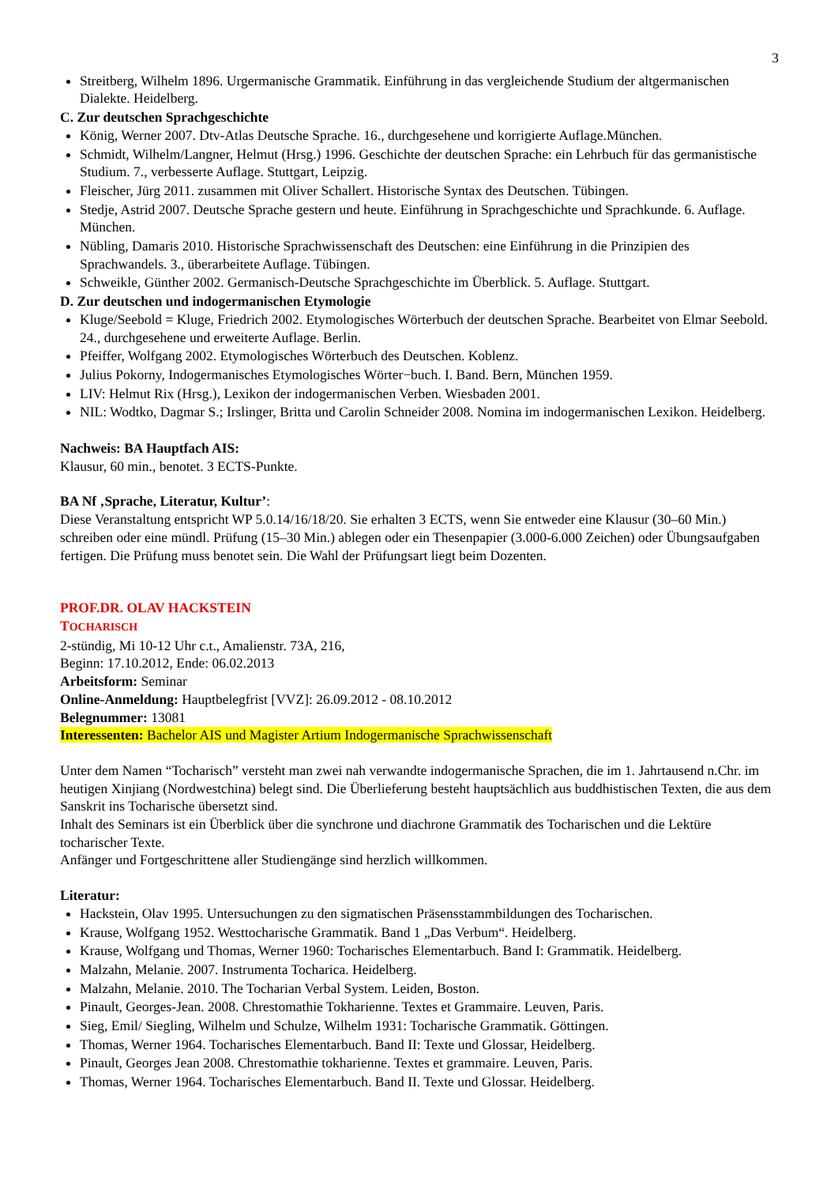3
Streitberg, Wilhelm 1896. Urgermanische Grammatik. Einführung in das vergleichende Studium der altgerma­nischen Dialekte. Heidelberg.
C. Zur deutschen Sprachgeschichte
König, Werner 2007. Dtv-Atlas Deutsche Sprache. 16., durchgesehene und korrigierte Auflage.München.
Schmidt, Wilhelm/Langner, Helmut (Hrsg.) 1996. Geschichte der deutschen Sprache: ein Lehrbuch für das ge­rmanistische Studium. 7., verbesserte Auflage. Stuttgart, Leipzig.
Fleischer, Jürg 2011. zusammen mit Oliver Schallert. Historische Syntax des Deutschen. Tübingen.
Stedje, Astrid 2007. Deutsche Sprache gestern und heute. Einführung in Sprachgeschichte und Sprachkunde. 6. Auflage. München.
Nübling, Damaris 2010. Historische Sprachwissenschaft des Deutschen: eine Einführung in die Prinzipien des Sprachwandels. 3., überarbeitete Auflage. Tübingen.
Schweikle, Günther 2002. Germanisch-Deutsche Sprachgeschichte im Überblick. 5. Auflage. Stuttgart.
D. Zur deutschen und indogermanischen Etymologie
Kluge/Seebold = Kluge, Friedrich 2002. Etymologisches Wörterbuch der deutschen Sprache. Bearbeitet von Elmar Seebold. 24., durchgesehene und erweiterte Auflage. Berlin.
Pfeiffer, Wolfgang 2002. Etymologisches Wörterbuch des Deutschen. Koblenz.
Julius Pokorny, Indogermanisches Etymologisches Wörter−buch. I. Band. Bern, München 1959.
LIV: Helmut Rix (Hrsg.), Lexikon der indogermanischen Verben. Wiesbaden 2001.
NIL: Wodtko, Dagmar S.; Irslinger, Britta und Carolin Schneider 2008. Nomina im indogermanischen Lexikon. Heidelberg.
Nachweis: BA Hauptfach AIS:
Klausur, 60 min., benotet. 3 ECTS-Punkte.
BA Nf ‚Sprache, Literatur, Kultur’:
Diese Veranstaltung entspricht WP 5.0.14/16/18/20. Sie erhalten 3 ECTS, wenn Sie entweder eine Klausur (30–60 Min.) schreiben oder eine mündl. Prüfung (15–30 Min.) ablegen oder ein Thesenpapier (3.000-6.000 Zeichen) oder Übungsaufgaben fertigen. Die Prüfung muss benotet sein. Die Wahl der Prüfungsart liegt beim Dozenten.
PROF.DR. OLAV HACKSTEIN
TOCHARISCH
2-stündig, Mi 10-12 Uhr c.t., Amalienstr. 73A, 216,
Beginn: 17.10.2012, Ende: 06.02.2013
Arbeitsform: Seminar
Online-Anmeldung: Hauptbelegfrist [VVZ]: 26.09.2012 - 08.10.2012
Belegnummer: 13081
Interessenten: Bachelor AIS und Magister Artium Indogermanische Sprachwissenschaft
Unter dem Namen “Tocharisch” versteht man zwei nah verwandte indogermanische Sprachen, die im 1. Jahrtau­send n.Chr. im heutigen Xinjiang (Nordwestchina) belegt sind. Die Überlieferung besteht hauptsächlich aus budd­histischen Texten, die aus dem Sanskrit ins Tocharische übersetzt sind.
Inhalt des Seminars ist ein Überblick über die synchrone und diachrone Grammatik des Tocharischen und die Lek­türe tocharischer Texte.
Anfänger und Fortgeschrittene aller Studiengänge sind herzlich willkommen.
Literatur:
Hackstein, Olav 1995. Untersuchungen zu den sigmatischen Präsensstammbildungen des Tocharischen.
Krause, Wolfgang 1952. Westtocharische Grammatik. Band 1 „Das Verbum“. Heidelberg.
Krause, Wolfgang und Thomas, Werner 1960: Tocharisches Elementarbuch. Band I: Grammatik. Heidelberg.
Malzahn, Melanie. 2007. Instrumenta Tocharica. Heidelberg.
Malzahn, Melanie. 2010. The Tocharian Verbal System. Leiden, Boston.
Pinault, Georges-Jean. 2008. Chrestomathie Tokharienne. Textes et Grammaire. Leuven, Paris.
Sieg, Emil/ Siegling, Wilhelm und Schulze, Wilhelm 1931: Tocharische Grammatik. Göttingen.
Thomas, Werner 1964. Tocharisches Elementarbuch. Band II: Texte und Glossar, Heidelberg.
Pinault, Georges Jean 2008. Chrestomathie tokharienne. Textes et grammaire. Leuven, Paris.
Thomas, Werner 1964. Tocharisches Elementarbuch. Band II. Texte und Glossar. Heidelberg.